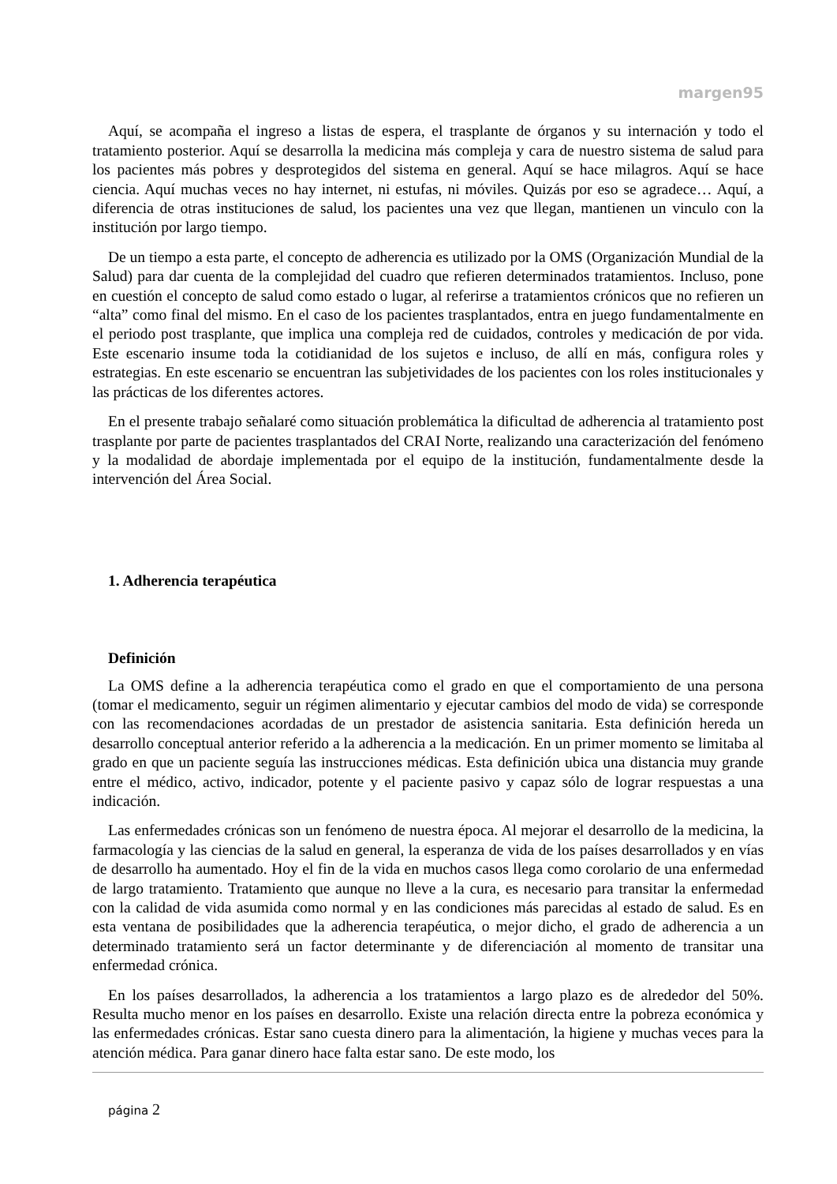margen95
Aquí, se acompaña el ingreso a listas de espera, el trasplante de órganos y su internación y todo el tratamiento posterior. Aquí se desarrolla la medicina más compleja y cara de nuestro sistema de salud para los pacientes más pobres y desprotegidos del sistema en general. Aquí se hace milagros. Aquí se hace ciencia. Aquí muchas veces no hay internet, ni estufas, ni móviles. Quizás por eso se agradece… Aquí, a diferencia de otras instituciones de salud, los pacientes una vez que llegan, mantienen un vinculo con la institución por largo tiempo.
De un tiempo a esta parte, el concepto de adherencia es utilizado por la OMS (Organización Mundial de la Salud) para dar cuenta de la complejidad del cuadro que refieren determinados tratamientos. Incluso, pone en cuestión el concepto de salud como estado o lugar, al referirse a tratamientos crónicos que no refieren un “alta” como final del mismo. En el caso de los pacientes trasplantados, entra en juego fundamentalmente en el periodo post trasplante, que implica una compleja red de cuidados, controles y medicación de por vida. Este escenario insume toda la cotidianidad de los sujetos e incluso, de allí en más, configura roles y estrategias. En este escenario se encuentran las subjetividades de los pacientes con los roles institucionales y las prácticas de los diferentes actores.
En el presente trabajo señalaré como situación problemática la dificultad de adherencia al tratamiento post trasplante por parte de pacientes trasplantados del CRAI Norte, realizando una caracterización del fenómeno y la modalidad de abordaje implementada por el equipo de la institución, fundamentalmente desde la intervención del Área Social.
1. Adherencia terapéutica
Definición
La OMS define a la adherencia terapéutica como el grado en que el comportamiento de una persona (tomar el medicamento, seguir un régimen alimentario y ejecutar cambios del modo de vida) se corresponde con las recomendaciones acordadas de un prestador de asistencia sanitaria. Esta definición hereda un desarrollo conceptual anterior referido a la adherencia a la medicación. En un primer momento se limitaba al grado en que un paciente seguía las instrucciones médicas. Esta definición ubica una distancia muy grande entre el médico, activo, indicador, potente y el paciente pasivo y capaz sólo de lograr respuestas a una indicación.
Las enfermedades crónicas son un fenómeno de nuestra época. Al mejorar el desarrollo de la medicina, la farmacología y las ciencias de la salud en general, la esperanza de vida de los países desarrollados y en vías de desarrollo ha aumentado. Hoy el fin de la vida en muchos casos llega como corolario de una enfermedad de largo tratamiento. Tratamiento que aunque no lleve a la cura, es necesario para transitar la enfermedad con la calidad de vida asumida como normal y en las condiciones más parecidas al estado de salud. Es en esta ventana de posibilidades que la adherencia terapéutica, o mejor dicho, el grado de adherencia a un determinado tratamiento será un factor determinante y de diferenciación al momento de transitar una enfermedad crónica.
En los países desarrollados, la adherencia a los tratamientos a largo plazo es de alrededor del 50%. Resulta mucho menor en los países en desarrollo. Existe una relación directa entre la pobreza económica y las enfermedades crónicas. Estar sano cuesta dinero para la alimentación, la higiene y muchas veces para la atención médica. Para ganar dinero hace falta estar sano. De este modo, los
página 2